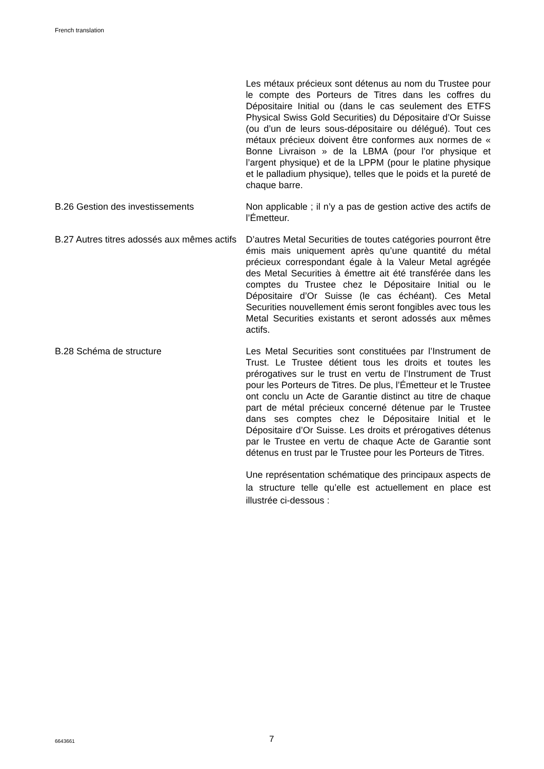French translation
Les métaux précieux sont détenus au nom du Trustee pour le compte des Porteurs de Titres dans les coffres du Dépositaire Initial ou (dans le cas seulement des ETFS Physical Swiss Gold Securities) du Dépositaire d’Or Suisse (ou d’un de leurs sous-dépositaire ou délégué). Tout ces métaux précieux doivent être conformes aux normes de « Bonne Livraison » de la LBMA (pour l’or physique et l’argent physique) et de la LPPM (pour le platine physique et le palladium physique), telles que le poids et la pureté de chaque barre.
B.26 Gestion des investissements Non applicable ; il n’y a pas de gestion active des actifs de l’Émetteur.
B.27 Autres titres adossés aux mêmes actifs
D’autres Metal Securities de toutes catégories pourront être émis mais uniquement après qu’une quantité du métal précieux correspondant égale à la Valeur Metal agrégée des Metal Securities à émettre ait été transférée dans les comptes du Trustee chez le Dépositaire Initial ou le Dépositaire d’Or Suisse (le cas échéant). Ces Metal Securities nouvellement émis seront fongibles avec tous les Metal Securities existants et seront adossés aux mêmes actifs.
B.28 Schéma de structure Les Metal Securities sont constituées par l’Instrument de Trust. Le Trustee détient tous les droits et toutes les prérogatives sur le trust en vertu de l’Instrument de Trust pour les Porteurs de Titres. De plus, l’Émetteur et le Trustee ont conclu un Acte de Garantie distinct au titre de chaque part de métal précieux concerné détenue par le Trustee dans ses comptes chez le Dépositaire Initial et le Dépositaire d’Or Suisse. Les droits et prérogatives détenus par le Trustee en vertu de chaque Acte de Garantie sont détenus en trust par le Trustee pour les Porteurs de Titres.
Une représentation schématique des principaux aspects de la structure telle qu’elle est actuellement en place est illustrée ci-dessous :
6643661 7